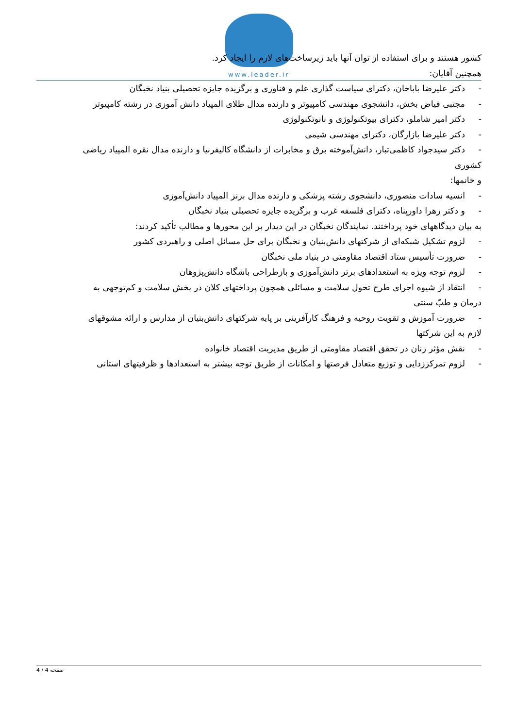www.leader.ir
کشور هستند و برای استفاده از توان آنها باید زیرساخت‌های لازم را ایجاد کرد.
همچنین آقایان:
- دکتر علیرضا باباخان، دکترای سیاست گذاری علم و فناوری و برگزیده جایزه تحصیلی بنیاد نخبگان
- مجتبی فیاض بخش، دانشجوی مهندسی کامپیوتر و دارنده مدال طلای المپیاد دانش آموزی در رشته کامپیوتر
- دکتر امیر شاملو، دکترای بیوتکنولوژی و نانوتکنولوژی
- دکتر علیرضا بازارگان، دکترای مهندسی شیمی
- دکتر سیدجواد کاظمی‌تبار، دانش‌آموخته برق و مخابرات از دانشگاه کالیفرنیا و دارنده مدال نقره المپیاد ریاضی
کشوری
و خانمها:
- انسیه سادات منصوری، دانشجوی رشته پزشکی و دارنده مدال برنز المپیاد دانش‌آموزی
- و دکتر زهرا داورپناه، دکترای فلسفه غرب و برگزیده جایزه تحصیلی بنیاد نخبگان
به بیان دیدگاههای خود پرداختند. نمایندگان نخبگان در این دیدار بر این محورها و مطالب تأکید کردند:
- لزوم تشکیل شبکه‌ای از شرکتهای دانش‌بنیان و نخبگان برای حل مسائل اصلی و راهبردی کشور
- ضرورت تأسیس ستاد اقتصاد مقاومتی در بنیاد ملی نخبگان
- لزوم توجه ویژه به استعدادهای برتر دانش‌آموزی و بازطراحی باشگاه دانش‌پژوهان
- انتقاد از شیوه اجرای طرح تحول سلامت و مسائلی همچون پرداختهای کلان در بخش سلامت و کم‌توجهی به
درمان و طبّ سنتی
- ضرورت آموزش و تقویت روحیه و فرهنگ کارآفرینی بر پایه شرکتهای دانش‌بنیان از مدارس و ارائه مشوقهای
لازم به این شرکتها
- نقش مؤثر زنان در تحقق اقتصاد مقاومتی از طریق مدیریت اقتصاد خانواده
- لزوم تمرکززدایی و توزیع متعادل فرصتها و امکانات از طریق توجه بیشتر به استعدادها و ظرفیتهای استانی
صفحه 4 / 4